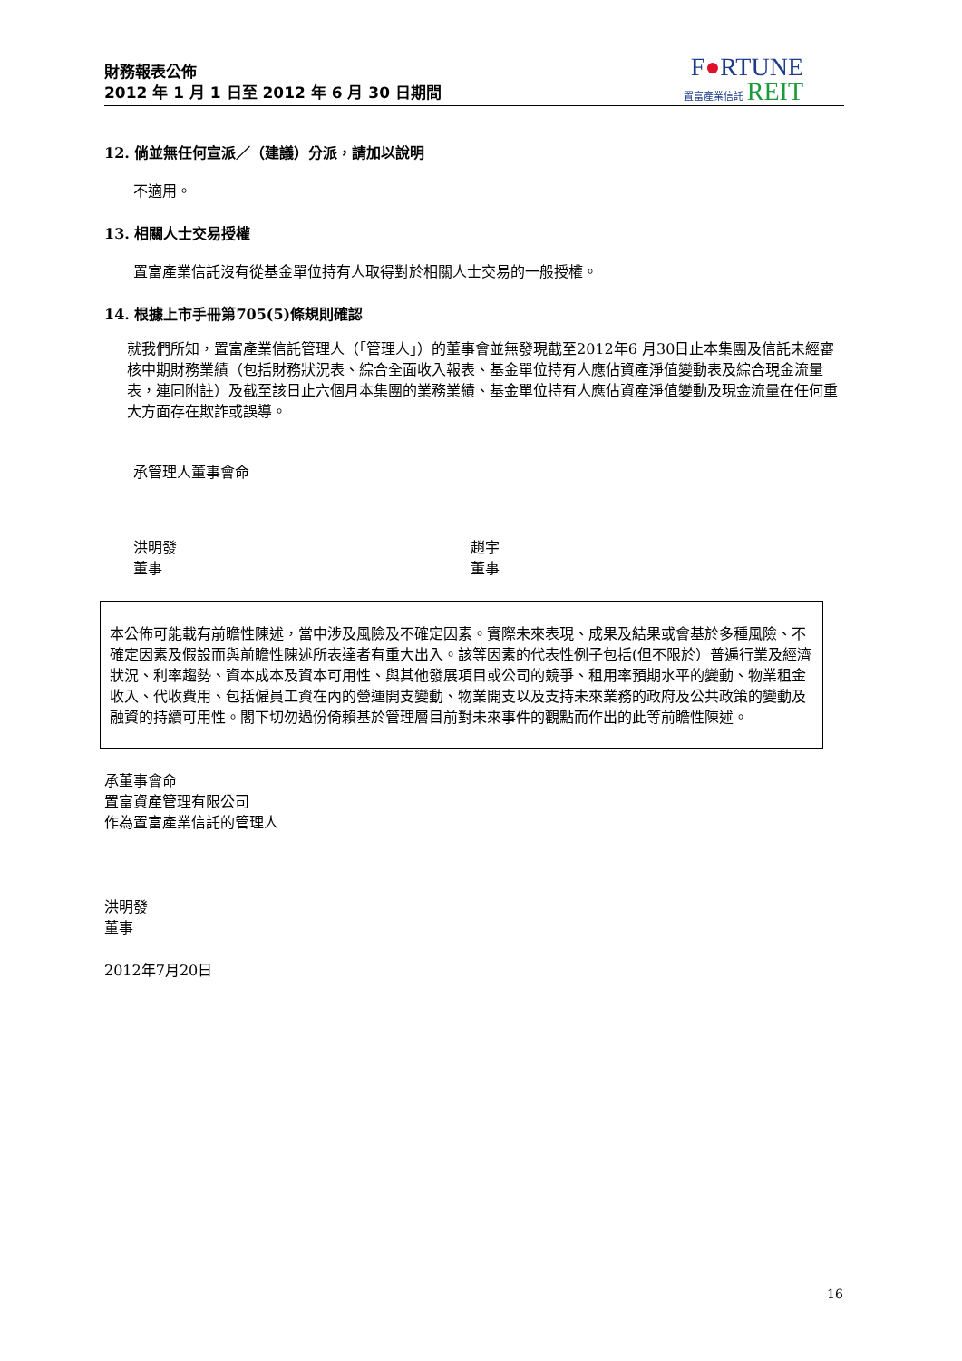財務報表公佈
2012 年 1 月 1 日至 2012 年 6 月 30 日期間
F●RTUNE
置富產業信託 REIT
12. 倘並無任何宣派／（建議）分派，請加以說明
不適用。
13. 相關人士交易授權
置富產業信託沒有從基金單位持有人取得對於相關人士交易的一般授權。
14. 根據上市手冊第705(5)條規則確認
就我們所知，置富產業信託管理人（「管理人」）的董事會並無發現截至2012年6 月30日止本集團及信託未經審核中期財務業績（包括財務狀況表、綜合全面收入報表、基金單位持有人應佔資產淨值變動表及綜合現金流量表，連同附註）及截至該日止六個月本集團的業務業績、基金單位持有人應佔資產淨值變動及現金流量在任何重大方面存在欺詐或誤導。
承管理人董事會命
洪明發
董事
趙宇
董事
本公佈可能載有前瞻性陳述，當中涉及風險及不確定因素。實際未來表現、成果及結果或會基於多種風險、不確定因素及假設而與前瞻性陳述所表達者有重大出入。該等因素的代表性例子包括(但不限於）普遍行業及經濟狀況、利率趨勢、資本成本及資本可用性、與其他發展項目或公司的競爭、租用率預期水平的變動、物業租金收入、代收費用、包括僱員工資在內的營運開支變動、物業開支以及支持未來業務的政府及公共政策的變動及融資的持續可用性。閣下切勿過份倚賴基於管理層目前對未來事件的觀點而作出的此等前瞻性陳述。
承董事會命
置富資產管理有限公司
作為置富產業信託的管理人
洪明發
董事
2012年7月20日
16